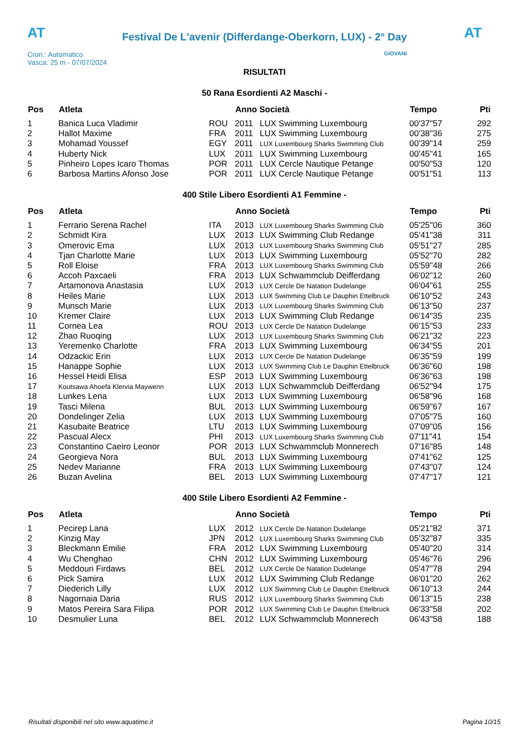AT
Festival De L'avenir (Differdange-Oberkorn, LUX) - 2° Day
AT
Cron.: Automatico
Vasca: 25 m - 07/07/2024
GIOVANI
RISULTATI
50 Rana Esordienti A2 Maschi -
| Pos | Atleta | | Anno Società | | Tempo | Pti |
| --- | --- | --- | --- | --- | --- | --- |
| 1 | Banica Luca Vladimir | ROU | 2011 | LUX Swimming Luxembourg | 00'37"57 | 292 |
| 2 | Hallot Maxime | FRA | 2011 | LUX Swimming Luxembourg | 00'38"36 | 275 |
| 3 | Mohamad Youssef | EGY | 2011 | LUX Luxembourg Sharks Swimming Club | 00'39"14 | 259 |
| 4 | Huberty Nick | LUX | 2011 | LUX Swimming Luxembourg | 00'45"41 | 165 |
| 5 | Pinheiro Lopes Icaro Thomas | POR | 2011 | LUX Cercle Nautique Petange | 00'50"53 | 120 |
| 6 | Barbosa Martins Afonso Jose | POR | 2011 | LUX Cercle Nautique Petange | 00'51"51 | 113 |
400 Stile Libero Esordienti A1 Femmine -
| Pos | Atleta | | Anno Società | | Tempo | Pti |
| --- | --- | --- | --- | --- | --- | --- |
| 1 | Ferrario Serena Rachel | ITA | 2013 | LUX Luxembourg Sharks Swimming Club | 05'25"06 | 360 |
| 2 | Schmidt Kira | LUX | 2013 | LUX Swimming Club Redange | 05'41"38 | 311 |
| 3 | Omerovic Ema | LUX | 2013 | LUX Luxembourg Sharks Swimming Club | 05'51"27 | 285 |
| 4 | Tjan Charlotte Marie | LUX | 2013 | LUX Swimming Luxembourg | 05'52"70 | 282 |
| 5 | Roll Eloise | FRA | 2013 | LUX Luxembourg Sharks Swimming Club | 05'59"48 | 266 |
| 6 | Accoh Paxcaeli | FRA | 2013 | LUX Schwammclub Deifferdang | 06'02"12 | 260 |
| 7 | Artamonova Anastasia | LUX | 2013 | LUX Cercle De Natation Dudelange | 06'04"61 | 255 |
| 8 | Heiles Marie | LUX | 2013 | LUX Swimming Club Le Dauphin Ettelbruck | 06'10"52 | 243 |
| 9 | Munsch Marie | LUX | 2013 | LUX Luxembourg Sharks Swimming Club | 06'13"50 | 237 |
| 10 | Kremer Claire | LUX | 2013 | LUX Swimming Club Redange | 06'14"35 | 235 |
| 11 | Cornea Lea | ROU | 2013 | LUX Cercle De Natation Dudelange | 06'15"53 | 233 |
| 12 | Zhao Ruoqing | LUX | 2013 | LUX Luxembourg Sharks Swimming Club | 06'21"32 | 223 |
| 13 | Yeremenko Charlotte | FRA | 2013 | LUX Swimming Luxembourg | 06'34"55 | 201 |
| 14 | Odzackic Erin | LUX | 2013 | LUX Cercle De Natation Dudelange | 06'35"59 | 199 |
| 15 | Hanappe Sophie | LUX | 2013 | LUX Swimming Club Le Dauphin Ettelbruck | 06'36"60 | 198 |
| 16 | Hessel Heidi Elisa | ESP | 2013 | LUX Swimming Luxembourg | 06'36"63 | 198 |
| 17 | Koutsawa Ahoefa Klervia Maywenn | LUX | 2013 | LUX Schwammclub Deifferdang | 06'52"94 | 175 |
| 18 | Lunkes Lena | LUX | 2013 | LUX Swimming Luxembourg | 06'58"96 | 168 |
| 19 | Tasci Milena | BUL | 2013 | LUX Swimming Luxembourg | 06'59"67 | 167 |
| 20 | Dondelinger Zelia | LUX | 2013 | LUX Swimming Luxembourg | 07'05"75 | 160 |
| 21 | Kasubaite Beatrice | LTU | 2013 | LUX Swimming Luxembourg | 07'09"05 | 156 |
| 22 | Pascual Alecx | PHI | 2013 | LUX Luxembourg Sharks Swimming Club | 07'11"41 | 154 |
| 23 | Constantino Caeiro Leonor | POR | 2013 | LUX Schwammclub Monnerech | 07'16"85 | 148 |
| 24 | Georgieva Nora | BUL | 2013 | LUX Swimming Luxembourg | 07'41"62 | 125 |
| 25 | Nedev Marianne | FRA | 2013 | LUX Swimming Luxembourg | 07'43"07 | 124 |
| 26 | Buzan Avelina | BEL | 2013 | LUX Swimming Luxembourg | 07'47"17 | 121 |
400 Stile Libero Esordienti A2 Femmine -
| Pos | Atleta | | Anno Società | | Tempo | Pti |
| --- | --- | --- | --- | --- | --- | --- |
| 1 | Pecirep Lana | LUX | 2012 | LUX Cercle De Natation Dudelange | 05'21"82 | 371 |
| 2 | Kinzig May | JPN | 2012 | LUX Luxembourg Sharks Swimming Club | 05'32"87 | 335 |
| 3 | Bleckmann Emilie | FRA | 2012 | LUX Swimming Luxembourg | 05'40"20 | 314 |
| 4 | Wu Chenghao | CHN | 2012 | LUX Swimming Luxembourg | 05'46"76 | 296 |
| 5 | Meddouri Firdaws | BEL | 2012 | LUX Cercle De Natation Dudelange | 05'47"78 | 294 |
| 6 | Pick Samira | LUX | 2012 | LUX Swimming Club Redange | 06'01"20 | 262 |
| 7 | Diederich Lilly | LUX | 2012 | LUX Swimming Club Le Dauphin Ettelbruck | 06'10"13 | 244 |
| 8 | Nagornaia Daria | RUS | 2012 | LUX Luxembourg Sharks Swimming Club | 06'13"15 | 238 |
| 9 | Matos Pereira Sara Filipa | POR | 2012 | LUX Swimming Club Le Dauphin Ettelbruck | 06'33"58 | 202 |
| 10 | Desmulier Luna | BEL | 2012 | LUX Schwammclub Monnerech | 06'43"58 | 188 |
Risultati disponibili nel sito www.aquatime.it Pagina 10/15